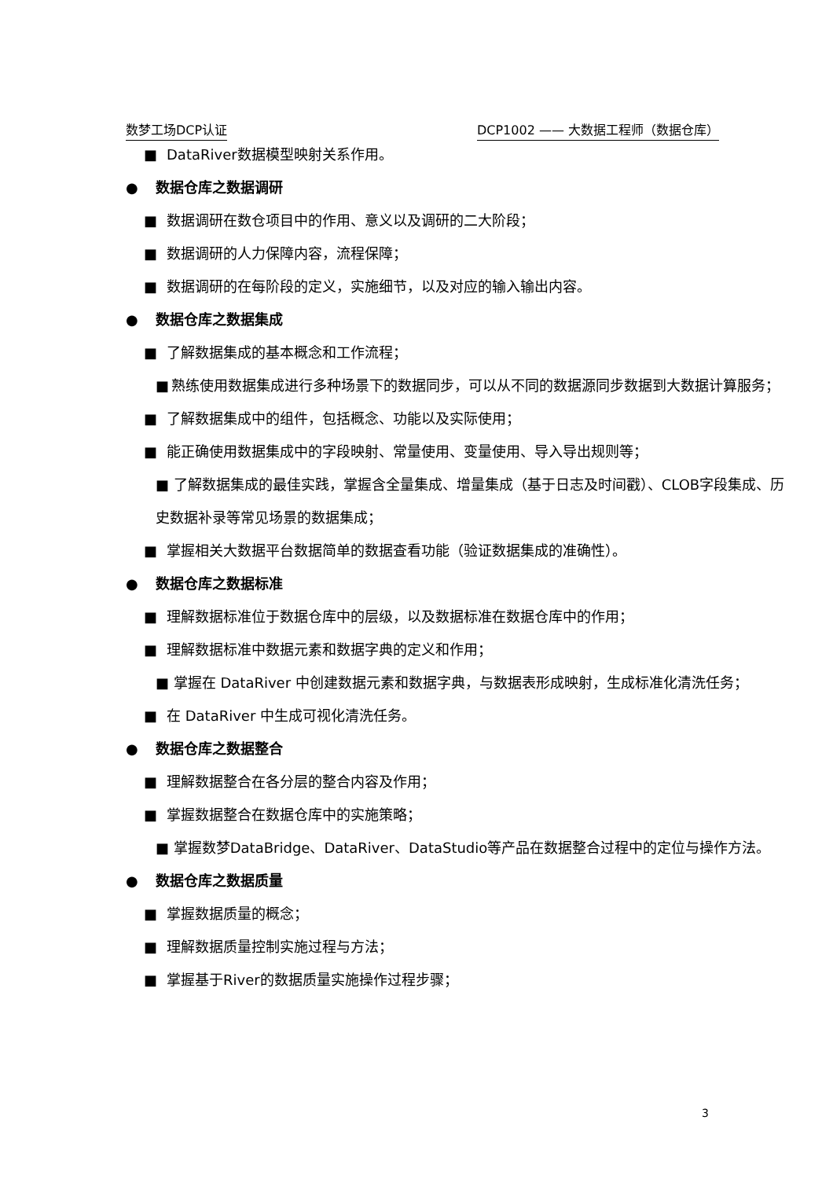数梦工场DCP认证 DCP1002 —— 大数据工程师（数据仓库）
■ DataRiver数据模型映射关系作用。
● 数据仓库之数据调研
■ 数据调研在数仓项目中的作用、意义以及调研的二大阶段；
■ 数据调研的人力保障内容，流程保障；
■ 数据调研的在每阶段的定义，实施细节，以及对应的输入输出内容。
● 数据仓库之数据集成
■ 了解数据集成的基本概念和工作流程；
■ 熟练使用数据集成进行多种场景下的数据同步，可以从不同的数据源同步数据到大数据计算服务；
■ 了解数据集成中的组件，包括概念、功能以及实际使用；
■ 能正确使用数据集成中的字段映射、常量使用、变量使用、导入导出规则等；
■ 了解数据集成的最佳实践，掌握含全量集成、增量集成（基于日志及时间戳）、CLOB字段集成、历史数据补录等常见场景的数据集成；
■ 掌握相关大数据平台数据简单的数据查看功能（验证数据集成的准确性）。
● 数据仓库之数据标准
■ 理解数据标准位于数据仓库中的层级，以及数据标准在数据仓库中的作用；
■ 理解数据标准中数据元素和数据字典的定义和作用；
■ 掌握在 DataRiver 中创建数据元素和数据字典，与数据表形成映射，生成标准化清洗任务；
■ 在 DataRiver 中生成可视化清洗任务。
● 数据仓库之数据整合
■ 理解数据整合在各分层的整合内容及作用；
■ 掌握数据整合在数据仓库中的实施策略；
■ 掌握数梦DataBridge、DataRiver、DataStudio等产品在数据整合过程中的定位与操作方法。
● 数据仓库之数据质量
■ 掌握数据质量的概念；
■ 理解数据质量控制实施过程与方法；
■ 掌握基于River的数据质量实施操作过程步骤；
3